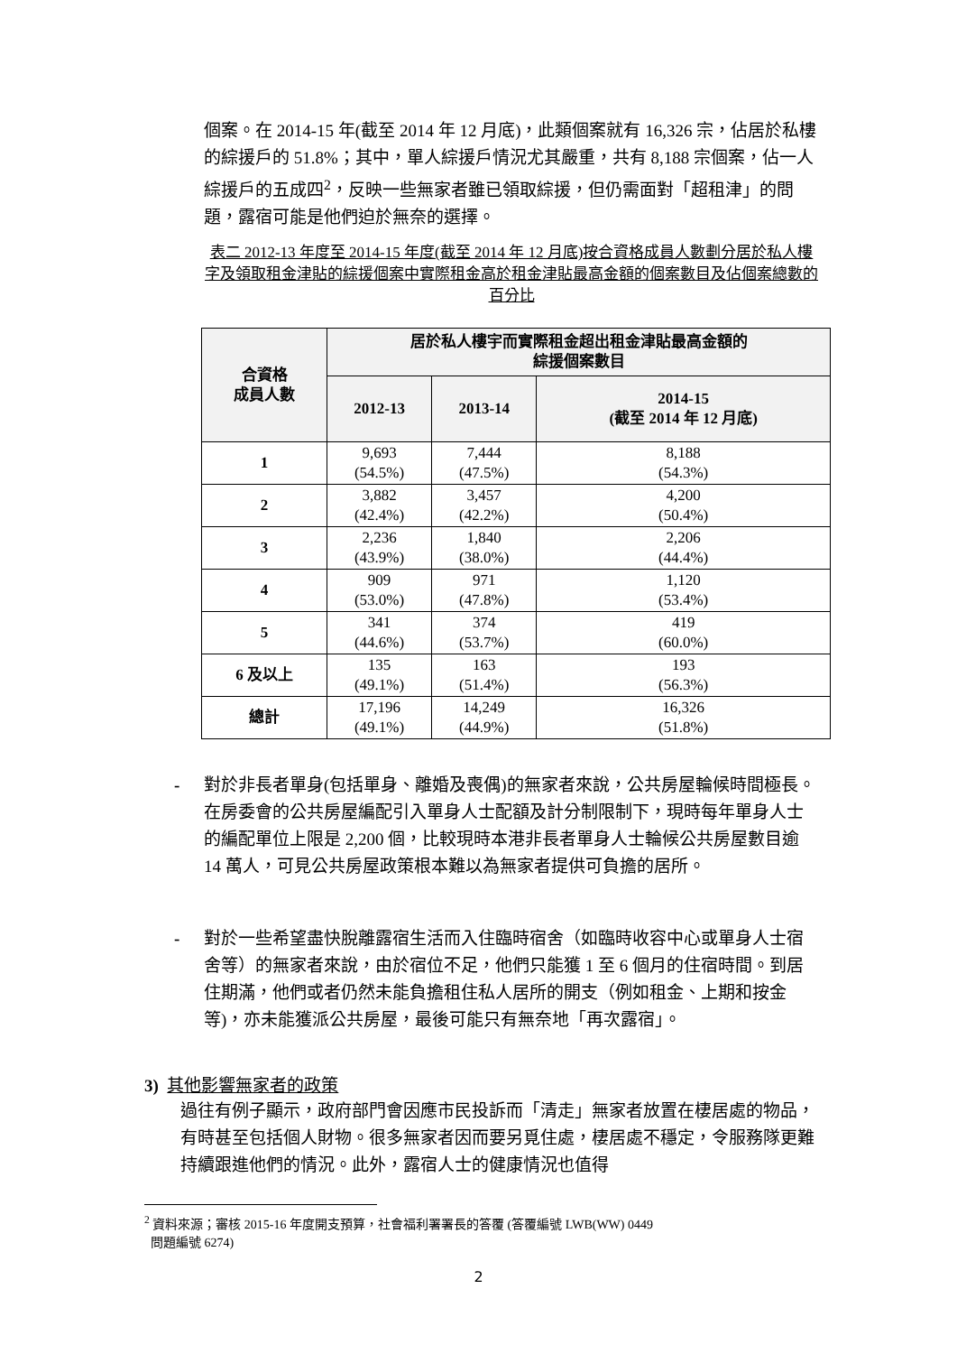個案。在 2014-15 年(截至 2014 年 12 月底)，此類個案就有 16,326 宗，佔居於私樓的綜援戶的 51.8%；其中，單人綜援戶情況尤其嚴重，共有 8,188 宗個案，佔一人綜援戶的五成四<sup>2</sup>，反映一些無家者雖已領取綜援，但仍需面對「超租津」的問題，露宿可能是他們迫於無奈的選擇。
表二 2012-13 年度至 2014-15 年度(截至 2014 年 12 月底)按合資格成員人數劃分居於私人樓字及領取租金津貼的綜援個案中實際租金高於租金津貼最高金額的個案數目及佔個案總數的百分比
| 合資格 成員人數 | 居於私人樓宇而實際租金超出租金津貼最高金額的 綜援個案數目 | | |
| --- | --- | --- | --- |
| | 2012-13 | 2013-14 | 2014-15 (截至 2014 年 12 月底) |
| 1 | 9,693 (54.5%) | 7,444 (47.5%) | 8,188 (54.3%) |
| 2 | 3,882 (42.4%) | 3,457 (42.2%) | 4,200 (50.4%) |
| 3 | 2,236 (43.9%) | 1,840 (38.0%) | 2,206 (44.4%) |
| 4 | 909 (53.0%) | 971 (47.8%) | 1,120 (53.4%) |
| 5 | 341 (44.6%) | 374 (53.7%) | 419 (60.0%) |
| 6 及以上 | 135 (49.1%) | 163 (51.4%) | 193 (56.3%) |
| 總計 | 17,196 (49.1%) | 14,249 (44.9%) | 16,326 (51.8%) |
- 對於非長者單身(包括單身、離婚及喪偶)的無家者來說，公共房屋輪候時間極長。在房委會的公共房屋編配引入單身人士配額及計分制限制下，現時每年單身人士的編配單位上限是 2,200 個，比較現時本港非長者單身人士輪候公共房屋數目逾 14 萬人，可見公共房屋政策根本難以為無家者提供可負擔的居所。
- 對於一些希望盡快脫離露宿生活而入住臨時宿舍（如臨時收容中心或單身人士宿舍等）的無家者來說，由於宿位不足，他們只能獲 1 至 6 個月的住宿時間。到居住期滿，他們或者仍然未能負擔租住私人居所的開支（例如租金、上期和按金等)，亦未能獲派公共房屋，最後可能只有無奈地「再次露宿」。
3) 其他影響無家者的政策
過往有例子顯示，政府部門會因應市民投訴而「清走」無家者放置在棲居處的物品，有時甚至包括個人財物。很多無家者因而要另覓住處，棲居處不穩定，令服務隊更難持續跟進他們的情況。此外，露宿人士的健康情況也值得
<sup>2</sup> 資料來源；審核 2015-16 年度開支預算，社會福利署署長的答覆 (答覆編號 LWB(WW) 0449
問題編號 6274)
2